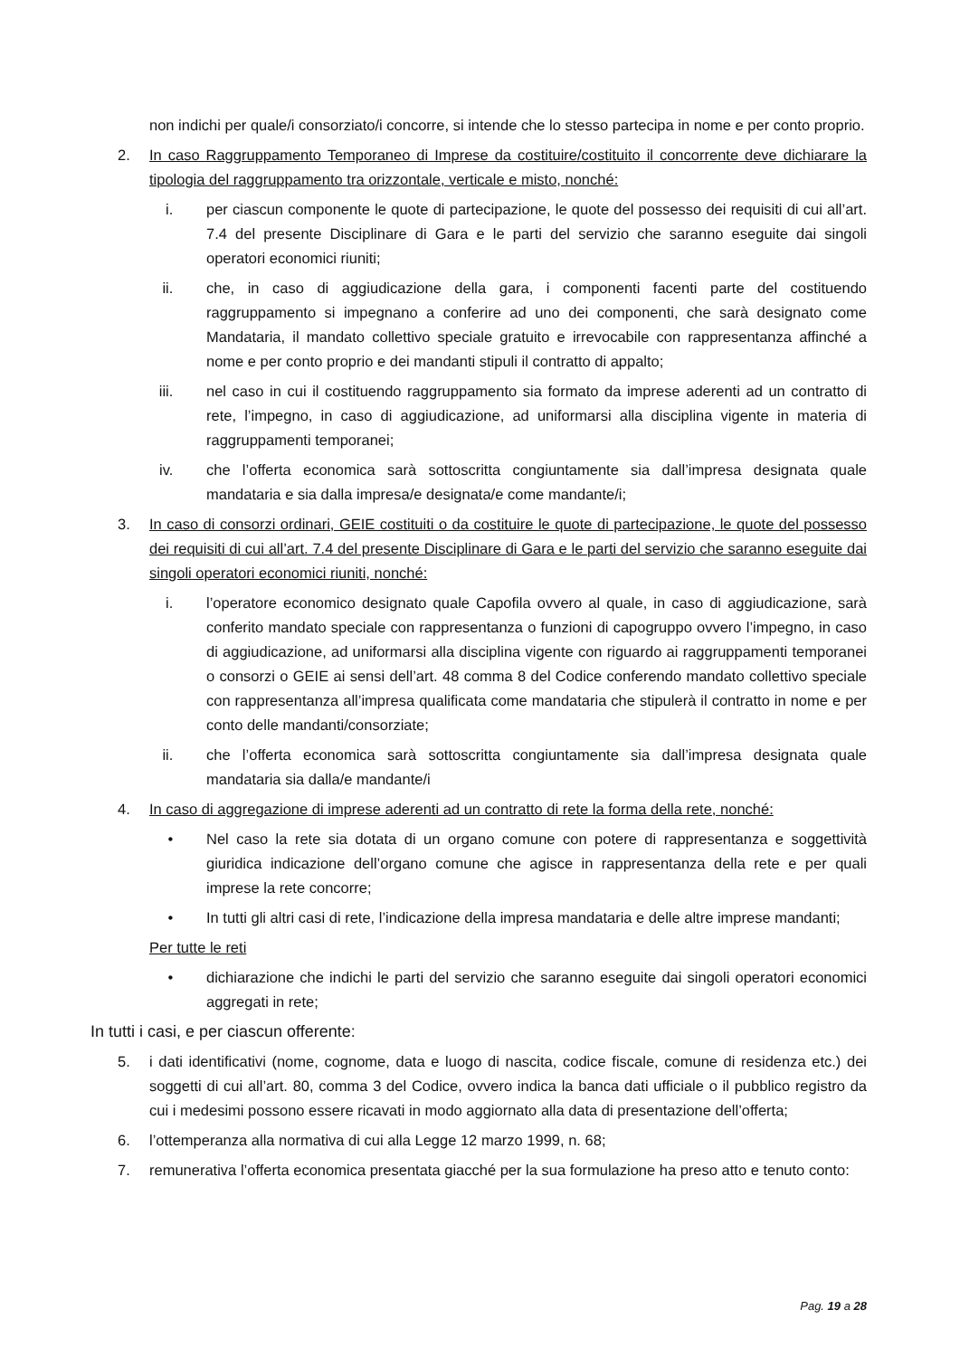non indichi per quale/i consorziato/i concorre, si intende che lo stesso partecipa in nome e per conto proprio.
2. In caso Raggruppamento Temporaneo di Imprese da costituire/costituito il concorrente deve dichiarare la tipologia del raggruppamento tra orizzontale, verticale e misto, nonché:
i. per ciascun componente le quote di partecipazione, le quote del possesso dei requisiti di cui all’art. 7.4 del presente Disciplinare di Gara e le parti del servizio che saranno eseguite dai singoli operatori economici riuniti;
ii. che, in caso di aggiudicazione della gara, i componenti facenti parte del costituendo raggruppamento si impegnano a conferire ad uno dei componenti, che sarà designato come Mandataria, il mandato collettivo speciale gratuito e irrevocabile con rappresentanza affinché a nome e per conto proprio e dei mandanti stipuli il contratto di appalto;
iii. nel caso in cui il costituendo raggruppamento sia formato da imprese aderenti ad un contratto di rete, l’impegno, in caso di aggiudicazione, ad uniformarsi alla disciplina vigente in materia di raggruppamenti temporanei;
iv. che l’offerta economica sarà sottoscritta congiuntamente sia dall’impresa designata quale mandataria e sia dalla impresa/e designata/e come mandante/i;
3. In caso di consorzi ordinari, GEIE costituiti o da costituire le quote di partecipazione, le quote del possesso dei requisiti di cui all’art. 7.4 del presente Disciplinare di Gara e le parti del servizio che saranno eseguite dai singoli operatori economici riuniti, nonché:
i. l’operatore economico designato quale Capofila ovvero al quale, in caso di aggiudicazione, sarà conferito mandato speciale con rappresentanza o funzioni di capogruppo ovvero l’impegno, in caso di aggiudicazione, ad uniformarsi alla disciplina vigente con riguardo ai raggruppamenti temporanei o consorzi o GEIE ai sensi dell’art. 48 comma 8 del Codice conferendo mandato collettivo speciale con rappresentanza all’impresa qualificata come mandataria che stipulerà il contratto in nome e per conto delle mandanti/consorziate;
ii. che l’offerta economica sarà sottoscritta congiuntamente sia dall’impresa designata quale mandataria sia dalla/e mandante/i
4. In caso di aggregazione di imprese aderenti ad un contratto di rete la forma della rete, nonché:
• Nel caso la rete sia dotata di un organo comune con potere di rappresentanza e soggettività giuridica indicazione dell’organo comune che agisce in rappresentanza della rete e per quali imprese la rete concorre;
• In tutti gli altri casi di rete, l’indicazione della impresa mandataria e delle altre imprese mandanti;
Per tutte le reti
• dichiarazione che indichi le parti del servizio che saranno eseguite dai singoli operatori economici aggregati in rete;
In tutti i casi, e per ciascun offerente:
5. i dati identificativi (nome, cognome, data e luogo di nascita, codice fiscale, comune di residenza etc.) dei soggetti di cui all’art. 80, comma 3 del Codice, ovvero indica la banca dati ufficiale o il pubblico registro da cui i medesimi possono essere ricavati in modo aggiornato alla data di presentazione dell’offerta;
6. l’ottemperanza alla normativa di cui alla Legge 12 marzo 1999, n. 68;
7. remunerativa l’offerta economica presentata giacché per la sua formulazione ha preso atto e tenuto conto:
Pag. 19 a 28